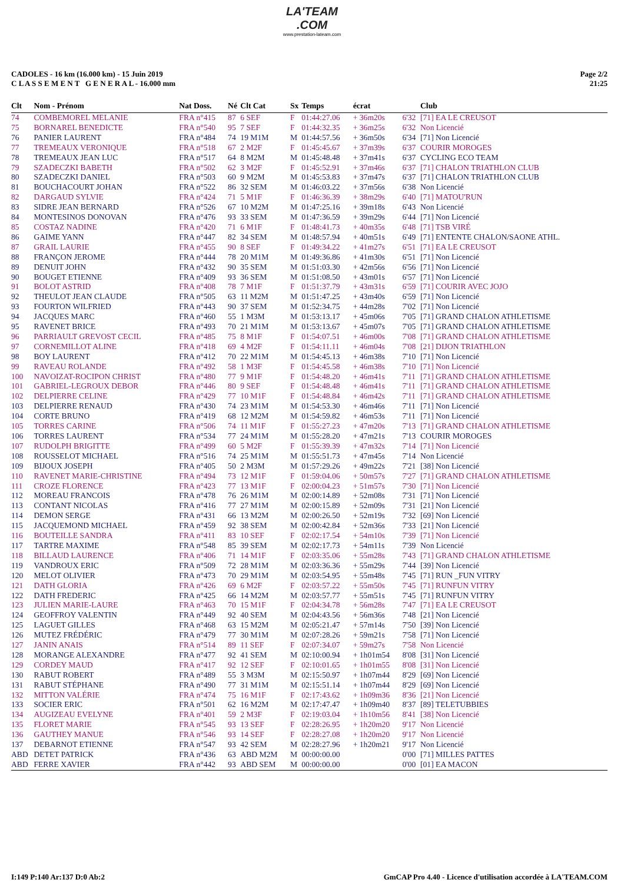LA'TEAM
.COM
www.prestation-lateam.com
CADOLES - 16 km (16.000 km) - 15 Juin 2019
C L A S S E M E N T G E N E R A L - 16.000 mm
Page 2/2
21:25
| Clt | Nom - Prénom | Nat Doss. | Né | Clt Cat | Sx | Temps | écrat | | Club |
| --- | --- | --- | --- | --- | --- | --- | --- | --- | --- |
| 74 | COMBEMOREL MELANIE | FRA n°415 | 87 | 6 SEF | F | 01:44:27.06 | + 36m20s | 6'32 | [71] EA LE CREUSOT |
| 75 | BORNAREL BENEDICTE | FRA n°540 | 95 | 7 SEF | F | 01:44:32.35 | + 36m25s | 6'32 | Non Licencié |
| 76 | PANIER LAURENT | FRA n°484 | 74 | 19 M1M | M | 01:44:57.56 | + 36m50s | 6'34 | [71] Non Licencié |
| 77 | TREMEAUX VERONIQUE | FRA n°518 | 67 | 2 M2F | F | 01:45:45.67 | + 37m39s | 6'37 | COURIR MOROGES |
| 78 | TREMEAUX JEAN LUC | FRA n°517 | 64 | 8 M2M | M | 01:45:48.48 | + 37m41s | 6'37 | CYCLING ECO TEAM |
| 79 | SZADECZKI BABETH | FRA n°502 | 62 | 3 M2F | F | 01:45:52.91 | + 37m46s | 6'37 | [71] CHALON TRIATHLON CLUB |
| 80 | SZADECZKI DANIEL | FRA n°503 | 60 | 9 M2M | M | 01:45:53.83 | + 37m47s | 6'37 | [71] CHALON TRIATHLON CLUB |
| 81 | BOUCHACOURT JOHAN | FRA n°522 | 86 | 32 SEM | M | 01:46:03.22 | + 37m56s | 6'38 | Non Licencié |
| 82 | DARGAUD SYLVIE | FRA n°424 | 71 | 5 M1F | F | 01:46:36.39 | + 38m29s | 6'40 | [71] MATOU'RUN |
| 83 | SIDRE JEAN BERNARD | FRA n°526 | 67 | 10 M2M | M | 01:47:25.16 | + 39m18s | 6'43 | Non Licencié |
| 84 | MONTESINOS DONOVAN | FRA n°476 | 93 | 33 SEM | M | 01:47:36.59 | + 39m29s | 6'44 | [71] Non Licencié |
| 85 | COSTAZ NADINE | FRA n°420 | 71 | 6 M1F | F | 01:48:41.73 | + 40m35s | 6'48 | [71] TSB VIRÉ |
| 86 | GAIME YANN | FRA n°447 | 82 | 34 SEM | M | 01:48:57.94 | + 40m51s | 6'49 | [71] ENTENTE CHALON/SAONE ATHL. |
| 87 | GRAIL LAURIE | FRA n°455 | 90 | 8 SEF | F | 01:49:34.22 | + 41m27s | 6'51 | [71] EA LE CREUSOT |
| 88 | FRANÇON JEROME | FRA n°444 | 78 | 20 M1M | M | 01:49:36.86 | + 41m30s | 6'51 | [71] Non Licencié |
| 89 | DENUIT JOHN | FRA n°432 | 90 | 35 SEM | M | 01:51:03.30 | + 42m56s | 6'56 | [71] Non Licencié |
| 90 | BOUGET ETIENNE | FRA n°409 | 93 | 36 SEM | M | 01:51:08.50 | + 43m01s | 6'57 | [71] Non Licencié |
| 91 | BOLOT ASTRID | FRA n°408 | 78 | 7 M1F | F | 01:51:37.79 | + 43m31s | 6'59 | [71] COURIR AVEC JOJO |
| 92 | THEULOT JEAN CLAUDE | FRA n°505 | 63 | 11 M2M | M | 01:51:47.25 | + 43m40s | 6'59 | [71] Non Licencié |
| 93 | FOURTON WILFRIED | FRA n°443 | 90 | 37 SEM | M | 01:52:34.75 | + 44m28s | 7'02 | [71] Non Licencié |
| 94 | JACQUES MARC | FRA n°460 | 55 | 1 M3M | M | 01:53:13.17 | + 45m06s | 7'05 | [71] GRAND CHALON ATHLETISME |
| 95 | RAVENET BRICE | FRA n°493 | 70 | 21 M1M | M | 01:53:13.67 | + 45m07s | 7'05 | [71] GRAND CHALON ATHLETISME |
| 96 | PARRIAULT GREVOST CECIL | FRA n°485 | 75 | 8 M1F | F | 01:54:07.51 | + 46m00s | 7'08 | [71] GRAND CHALON ATHLETISME |
| 97 | CORNEMILLOT ALINE | FRA n°418 | 69 | 4 M2F | F | 01:54:11.11 | + 46m04s | 7'08 | [21] DIJON TRIATHLON |
| 98 | BOY LAURENT | FRA n°412 | 70 | 22 M1M | M | 01:54:45.13 | + 46m38s | 7'10 | [71] Non Licencié |
| 99 | RAVEAU ROLANDE | FRA n°492 | 58 | 1 M3F | F | 01:54:45.58 | + 46m38s | 7'10 | [71] Non Licencié |
| 100 | NAVOIZAT-ROCIPON CHRIST | FRA n°480 | 77 | 9 M1F | F | 01:54:48.20 | + 46m41s | 7'11 | [71] GRAND CHALON ATHLETISME |
| 101 | GABRIEL-LEGROUX DEBOR | FRA n°446 | 80 | 9 SEF | F | 01:54:48.48 | + 46m41s | 7'11 | [71] GRAND CHALON ATHLETISME |
| 102 | DELPIERRE CELINE | FRA n°429 | 77 | 10 M1F | F | 01:54:48.84 | + 46m42s | 7'11 | [71] GRAND CHALON ATHLETISME |
| 103 | DELPIERRE RENAUD | FRA n°430 | 74 | 23 M1M | M | 01:54:53.30 | + 46m46s | 7'11 | [71] Non Licencié |
| 104 | CORTE BRUNO | FRA n°419 | 68 | 12 M2M | M | 01:54:59.82 | + 46m53s | 7'11 | [71] Non Licencié |
| 105 | TORRES CARINE | FRA n°506 | 74 | 11 M1F | F | 01:55:27.23 | + 47m20s | 7'13 | [71] GRAND CHALON ATHLETISME |
| 106 | TORRES LAURENT | FRA n°534 | 77 | 24 M1M | M | 01:55:28.20 | + 47m21s | 7'13 | COURIR MOROGES |
| 107 | RUDOLPH BRIGITTE | FRA n°499 | 60 | 5 M2F | F | 01:55:39.39 | + 47m32s | 7'14 | [71] Non Licencié |
| 108 | ROUSSELOT MICHAEL | FRA n°516 | 74 | 25 M1M | M | 01:55:51.73 | + 47m45s | 7'14 | Non Licencié |
| 109 | BIJOUX JOSEPH | FRA n°405 | 50 | 2 M3M | M | 01:57:29.26 | + 49m22s | 7'21 | [38] Non Licencié |
| 110 | RAVENET MARIE-CHRISTINE | FRA n°494 | 73 | 12 M1F | F | 01:59:04.06 | + 50m57s | 7'27 | [71] GRAND CHALON ATHLETISME |
| 111 | CROZE FLORENCE | FRA n°423 | 77 | 13 M1F | F | 02:00:04.23 | + 51m57s | 7'30 | [71] Non Licencié |
| 112 | MOREAU FRANCOIS | FRA n°478 | 76 | 26 M1M | M | 02:00:14.89 | + 52m08s | 7'31 | [71] Non Licencié |
| 113 | CONTANT NICOLAS | FRA n°416 | 77 | 27 M1M | M | 02:00:15.89 | + 52m09s | 7'31 | [21] Non Licencié |
| 114 | DEMON SERGE | FRA n°431 | 66 | 13 M2M | M | 02:00:26.50 | + 52m19s | 7'32 | [69] Non Licencié |
| 115 | JACQUEMOND MICHAEL | FRA n°459 | 92 | 38 SEM | M | 02:00:42.84 | + 52m36s | 7'33 | [21] Non Licencié |
| 116 | BOUTEILLE SANDRA | FRA n°411 | 83 | 10 SEF | F | 02:02:17.54 | + 54m10s | 7'39 | [71] Non Licencié |
| 117 | TARTRE MAXIME | FRA n°548 | 85 | 39 SEM | M | 02:02:17.73 | + 54m11s | 7'39 | Non Licencié |
| 118 | BILLAUD LAURENCE | FRA n°406 | 71 | 14 M1F | F | 02:03:35.06 | + 55m28s | 7'43 | [71] GRAND CHALON ATHLETISME |
| 119 | VANDROUX ERIC | FRA n°509 | 72 | 28 M1M | M | 02:03:36.36 | + 55m29s | 7'44 | [39] Non Licencié |
| 120 | MELOT OLIVIER | FRA n°473 | 70 | 29 M1M | M | 02:03:54.95 | + 55m48s | 7'45 | [71] RUN _FUN VITRY |
| 121 | DATH GLORIA | FRA n°426 | 69 | 6 M2F | F | 02:03:57.22 | + 55m50s | 7'45 | [71] RUNFUN VITRY |
| 122 | DATH FREDERIC | FRA n°425 | 66 | 14 M2M | M | 02:03:57.77 | + 55m51s | 7'45 | [71] RUNFUN VITRY |
| 123 | JULIEN MARIE-LAURE | FRA n°463 | 70 | 15 M1F | F | 02:04:34.78 | + 56m28s | 7'47 | [71] EA LE CREUSOT |
| 124 | GEOFFROY VALENTIN | FRA n°449 | 92 | 40 SEM | M | 02:04:43.56 | + 56m36s | 7'48 | [21] Non Licencié |
| 125 | LAGUET GILLES | FRA n°468 | 63 | 15 M2M | M | 02:05:21.47 | + 57m14s | 7'50 | [39] Non Licencié |
| 126 | MUTEZ FRÉDÉRIC | FRA n°479 | 77 | 30 M1M | M | 02:07:28.26 | + 59m21s | 7'58 | [71] Non Licencié |
| 127 | JANIN ANAIS | FRA n°514 | 89 | 11 SEF | F | 02:07:34.07 | + 59m27s | 7'58 | Non Licencié |
| 128 | MORANGE ALEXANDRE | FRA n°477 | 92 | 41 SEM | M | 02:10:00.94 | + 1h01m54 | 8'08 | [31] Non Licencié |
| 129 | CORDEY MAUD | FRA n°417 | 92 | 12 SEF | F | 02:10:01.65 | + 1h01m55 | 8'08 | [31] Non Licencié |
| 130 | RABUT ROBERT | FRA n°489 | 55 | 3 M3M | M | 02:15:50.97 | + 1h07m44 | 8'29 | [69] Non Licencié |
| 131 | RABUT STÉPHANE | FRA n°490 | 77 | 31 M1M | M | 02:15:51.14 | + 1h07m44 | 8'29 | [69] Non Licencié |
| 132 | MITTON VALÉRIE | FRA n°474 | 75 | 16 M1F | F | 02:17:43.62 | + 1h09m36 | 8'36 | [21] Non Licencié |
| 133 | SOCIER ERIC | FRA n°501 | 62 | 16 M2M | M | 02:17:47.47 | + 1h09m40 | 8'37 | [89] TELETUBBIES |
| 134 | AUGIZEAU EVELYNE | FRA n°401 | 59 | 2 M3F | F | 02:19:03.04 | + 1h10m56 | 8'41 | [38] Non Licencié |
| 135 | FLORET MARIE | FRA n°545 | 93 | 13 SEF | F | 02:28:26.95 | + 1h20m20 | 9'17 | Non Licencié |
| 136 | GAUTHEY MANUE | FRA n°546 | 93 | 14 SEF | F | 02:28:27.08 | + 1h20m20 | 9'17 | Non Licencié |
| 137 | DEBARNOT ETIENNE | FRA n°547 | 93 | 42 SEM | M | 02:28:27.96 | + 1h20m21 | 9'17 | Non Licencié |
| ABD | DETET PATRICK | FRA n°436 | 63 | ABD M2M | M | 00:00:00.00 | | 0'00 | [71] MILLES PATTES |
| ABD | FERRE XAVIER | FRA n°442 | 93 | ABD SEM | M | 00:00:00.00 | | 0'00 | [01] EA MACON |
I:149 P:140 Ar:137 D:0 Ab:2 GmCAP Pro 4.40 - Licence d'utilisation accordée à LA'TEAM.COM